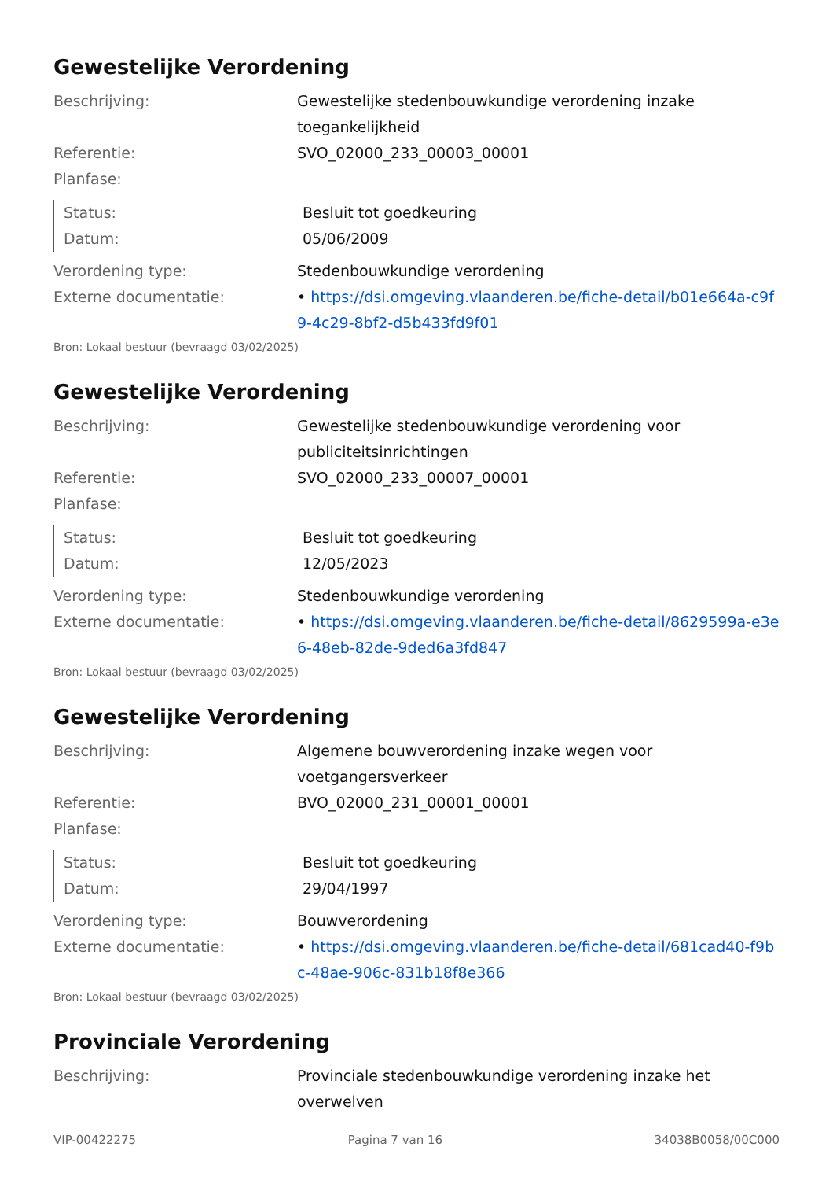Gewestelijke Verordening
Beschrijving: Gewestelijke stedenbouwkundige verordening inzake toegankelijkheid
Referentie: SVO_02000_233_00003_00001
Planfase:
Status: Besluit tot goedkeuring
Datum: 05/06/2009
Verordening type: Stedenbouwkundige verordening
Externe documentatie: • https://dsi.omgeving.vlaanderen.be/fiche-detail/b01e664a-c9f9-4c29-8bf2-d5b433fd9f01
Bron: Lokaal bestuur (bevraagd 03/02/2025)
Gewestelijke Verordening
Beschrijving: Gewestelijke stedenbouwkundige verordening voor publiciteitsinrichtingen
Referentie: SVO_02000_233_00007_00001
Planfase:
Status: Besluit tot goedkeuring
Datum: 12/05/2023
Verordening type: Stedenbouwkundige verordening
Externe documentatie: • https://dsi.omgeving.vlaanderen.be/fiche-detail/8629599a-e3e6-48eb-82de-9ded6a3fd847
Bron: Lokaal bestuur (bevraagd 03/02/2025)
Gewestelijke Verordening
Beschrijving: Algemene bouwverordening inzake wegen voor voetgangersverkeer
Referentie: BVO_02000_231_00001_00001
Planfase:
Status: Besluit tot goedkeuring
Datum: 29/04/1997
Verordening type: Bouwverordening
Externe documentatie: • https://dsi.omgeving.vlaanderen.be/fiche-detail/681cad40-f9bc-48ae-906c-831b18f8e366
Bron: Lokaal bestuur (bevraagd 03/02/2025)
Provinciale Verordening
Beschrijving: Provinciale stedenbouwkundige verordening inzake het overwelven
VIP-00422275 Pagina 7 van 16 34038B0058/00C000